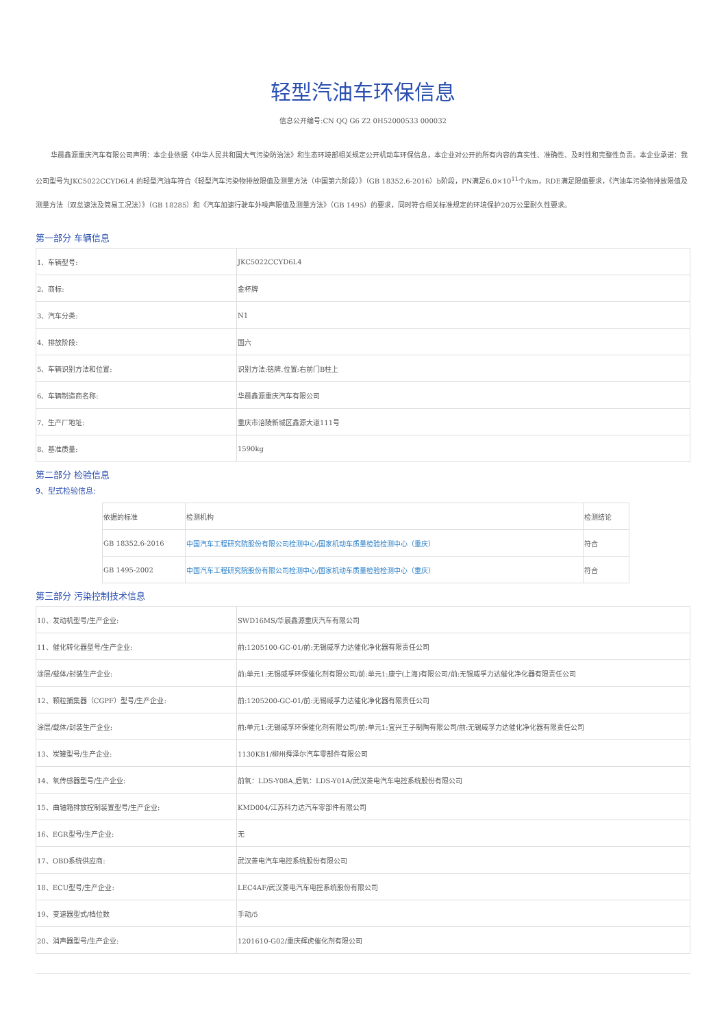轻型汽油车环保信息
信息公开编号:CN QQ G6 Z2 0H52000533 000032
华晨鑫源重庆汽车有限公司声明：本企业依据《中华人民共和国大气污染防治法》和生态环境部相关规定公开机动车环保信息，本企业对公开的所有内容的真实性、准确性、及时性和完整性负责。本企业承诺：我公司型号为JKC5022CCYD6L4 的轻型汽油车符合《轻型汽车污染物排放限值及测量方法（中国第六阶段）》（GB 18352.6-2016）b阶段，PN满足6.0×10<sup>11</sup>个/km，RDE满足限值要求，《汽油车污染物排放限值及测量方法（双怠速法及简易工况法）》（GB 18285）和《汽车加速行驶车外噪声限值及测量方法》（GB 1495）的要求，同时符合相关标准规定的环境保护20万公里耐久性要求。
第一部分 车辆信息
| 1、车辆型号: | JKC5022CCYD6L4 |
| 2、商标: | 金杯牌 |
| 3、汽车分类: | N1 |
| 4、排放阶段: | 国六 |
| 5、车辆识别方法和位置: | 识别方法:铭牌,位置:右前门B柱上 |
| 6、车辆制造商名称: | 华晨鑫源重庆汽车有限公司 |
| 7、生产厂地址: | 重庆市涪陵新城区鑫源大道111号 |
| 8、基准质量: | 1590kg |
第二部分 检验信息
9、型式检验信息:
| 依据的标准 | 检测机构 | 检测结论 |
| GB 18352.6-2016 | 中国汽车工程研究院股份有限公司检测中心/国家机动车质量检验检测中心（重庆） | 符合 |
| GB 1495-2002 | 中国汽车工程研究院股份有限公司检测中心/国家机动车质量检验检测中心（重庆） | 符合 |
第三部分 污染控制技术信息
| 10、发动机型号/生产企业: | SWD16MS/华晨鑫源重庆汽车有限公司 |
| 11、催化转化器型号/生产企业: | 前:1205100-GC-01/前:无锡威孚力达催化净化器有限责任公司 |
| 涂层/载体/封装生产企业: | 前:单元1:无锡威孚环保催化剂有限公司/前:单元1:康宁(上海)有限公司/前:无锡威孚力达催化净化器有限责任公司 |
| 12、颗粒捕集器（CGPF）型号/生产企业: | 前:1205200-GC-01/前:无锡威孚力达催化净化器有限责任公司 |
| 涂层/载体/封装生产企业: | 前:单元1:无锡威孚环保催化剂有限公司/前:单元1:宜兴王子制陶有限公司/前:无锡威孚力达催化净化器有限责任公司 |
| 13、炭罐型号/生产企业: | 1130KB1/柳州舜泽尔汽车零部件有限公司 |
| 14、氧传感器型号/生产企业: | 前氧：LDS-Y08A,后氧：LDS-Y01A/武汉菱电汽车电控系统股份有限公司 |
| 15、曲轴箱排放控制装置型号/生产企业: | KMD004/江苏科力达汽车零部件有限公司 |
| 16、EGR型号/生产企业: | 无 |
| 17、OBD系统供应商: | 武汉菱电汽车电控系统股份有限公司 |
| 18、ECU型号/生产企业: | LEC4AF/武汉菱电汽车电控系统股份有限公司 |
| 19、变速器型式/档位数 | 手动/5 |
| 20、消声器型号/生产企业: | 1201610-G02/重庆辉虎催化剂有限公司 |